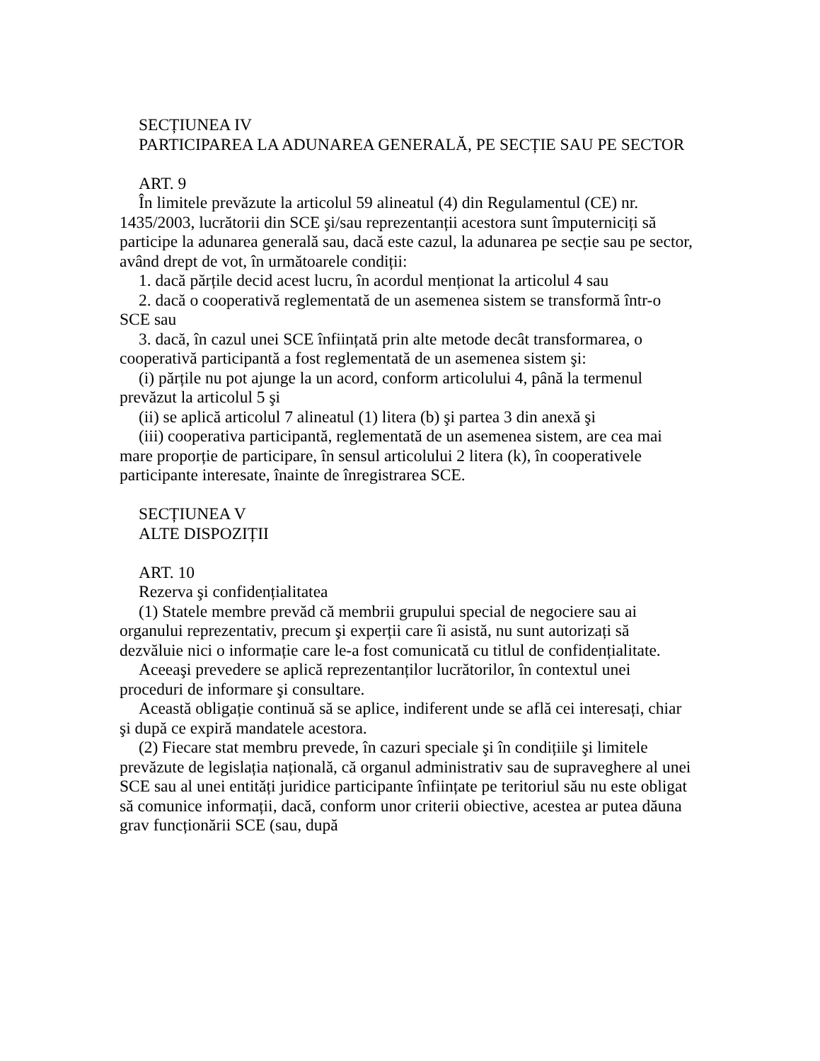SECȚIUNEA IV
PARTICIPAREA LA ADUNAREA GENERALĂ, PE SECȚIE SAU PE SECTOR
ART. 9
În limitele prevăzute la articolul 59 alineatul (4) din Regulamentul (CE) nr. 1435/2003, lucrătorii din SCE şi/sau reprezentanții acestora sunt împuterniciți să participe la adunarea generală sau, dacă este cazul, la adunarea pe secție sau pe sector, având drept de vot, în următoarele condiții:
1. dacă părțile decid acest lucru, în acordul menționat la articolul 4 sau
2. dacă o cooperativă reglementată de un asemenea sistem se transformă într-o SCE sau
3. dacă, în cazul unei SCE înființată prin alte metode decât transformarea, o cooperativă participantă a fost reglementată de un asemenea sistem şi:
(i) părțile nu pot ajunge la un acord, conform articolului 4, până la termenul prevăzut la articolul 5 şi
(ii) se aplică articolul 7 alineatul (1) litera (b) şi partea 3 din anexă şi
(iii) cooperativa participantă, reglementată de un asemenea sistem, are cea mai mare proporție de participare, în sensul articolului 2 litera (k), în cooperativele participante interesate, înainte de înregistrarea SCE.
SECȚIUNEA V
ALTE DISPOZIȚII
ART. 10
Rezerva şi confidențialitatea
(1) Statele membre prevăd că membrii grupului special de negociere sau ai organului reprezentativ, precum şi experții care îi asistă, nu sunt autorizați să dezvăluie nici o informație care le-a fost comunicată cu titlul de confidențialitate.
Aceeaşi prevedere se aplică reprezentanților lucrătorilor, în contextul unei proceduri de informare şi consultare.
Această obligație continuă să se aplice, indiferent unde se află cei interesați, chiar şi după ce expiră mandatele acestora.
(2) Fiecare stat membru prevede, în cazuri speciale şi în condițiile şi limitele prevăzute de legislația națională, că organul administrativ sau de supraveghere al unei SCE sau al unei entități juridice participante înființate pe teritoriul său nu este obligat să comunice informații, dacă, conform unor criterii obiective, acestea ar putea dăuna grav funcționării SCE (sau, după